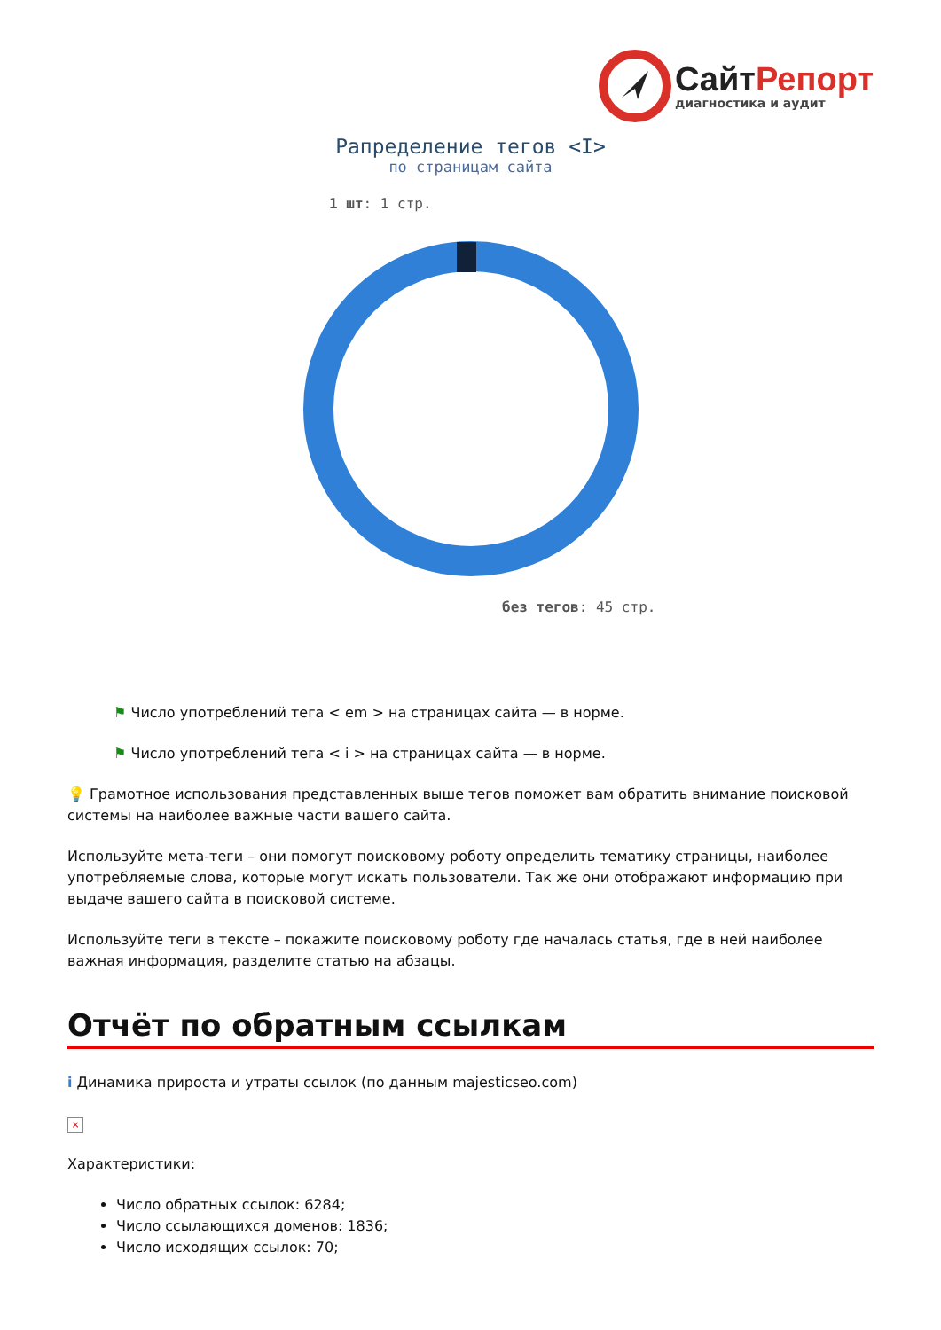Сайт Репорт
диагностика и аудит
Рапределение тегов <I>
по страницам сайта
1 шт: 1 стр.
без тегов: 45 стр.
⚑ Число употреблений тега < em > на страницах сайта — в норме.
⚑ Число употреблений тега < i > на страницах сайта — в норме.
💡 Грамотное использования представленных выше тегов поможет вам обратить внимание поисковой системы на наиболее важные части вашего сайта.
Используйте мета-теги – они помогут поисковому роботу определить тематику страницы, наиболее употребляемые слова, которые могут искать пользователи. Так же они отображают информацию при выдаче вашего сайта в поисковой системе.
Используйте теги в тексте – покажите поисковому роботу где началась статья, где в ней наиболее важная информация, разделите статью на абзацы.
Отчёт по обратным ссылкам
i Динамика прироста и утраты ссылок (по данным majesticseo.com)
×
Характеристики:
Число обратных ссылок: 6284;
Число ссылающихся доменов: 1836;
Число исходящих ссылок: 70;